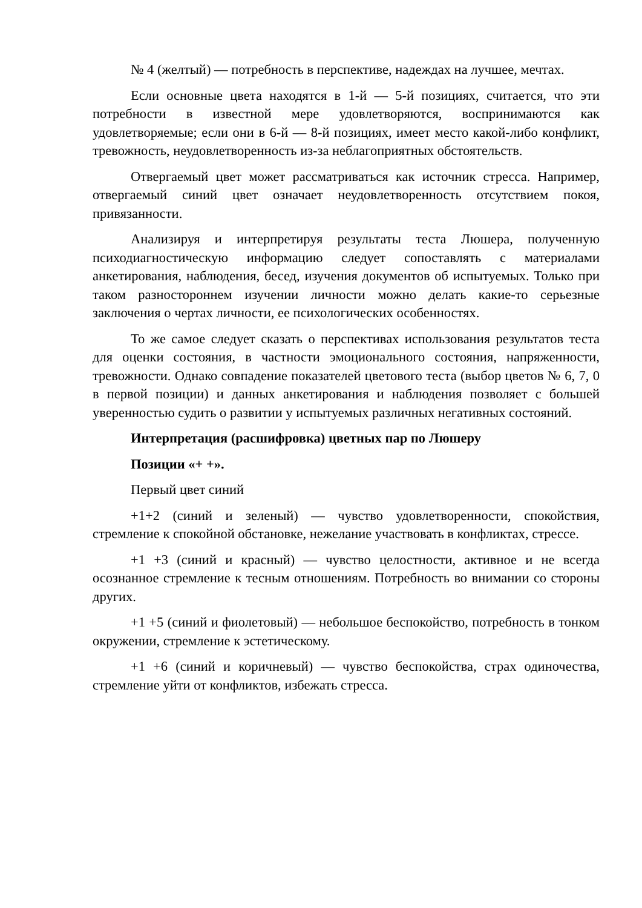№ 4 (желтый) — потребность в перспективе, надеждах на лучшее, мечтах.
Если основные цвета находятся в 1-й — 5-й позициях, считается, что эти потребности в известной мере удовлетворяются, воспринимаются как удовлетворяемые; если они в 6-й — 8-й позициях, имеет место какой-либо конфликт, тревожность, неудовлетворенность из-за неблагоприятных обстоятельств.
Отвергаемый цвет может рассматриваться как источник стресса. Например, отвергаемый синий цвет означает неудовлетворенность отсутствием покоя, привязанности.
Анализируя и интерпретируя результаты теста Люшера, полученную психодиагностическую информацию следует сопоставлять с материалами анкетирования, наблюдения, бесед, изучения документов об испытуемых. Только при таком разностороннем изучении личности можно делать какие-то серьезные заключения о чертах личности, ее психологических особенностях.
То же самое следует сказать о перспективах использования результатов теста для оценки состояния, в частности эмоционального состояния, напряженности, тревожности. Однако совпадение показателей цветового теста (выбор цветов № 6, 7, 0 в первой позиции) и данных анкетирования и наблюдения позволяет с большей уверенностью судить о развитии у испытуемых различных негативных состояний.
Интерпретация (расшифровка) цветных пар по Люшеру
Позиции «+ +».
Первый цвет синий
+1+2 (синий и зеленый) — чувство удовлетворенности, спокойствия, стремление к спокойной обстановке, нежелание участвовать в конфликтах, стрессе.
+1 +3 (синий и красный) — чувство целостности, активное и не всегда осознанное стремление к тесным отношениям. Потребность во внимании со стороны других.
+1 +5 (синий и фиолетовый) — небольшое беспокойство, потребность в тонком окружении, стремление к эстетическому.
+1 +6 (синий и коричневый) — чувство беспокойства, страх одиночества, стремление уйти от конфликтов, избежать стресса.